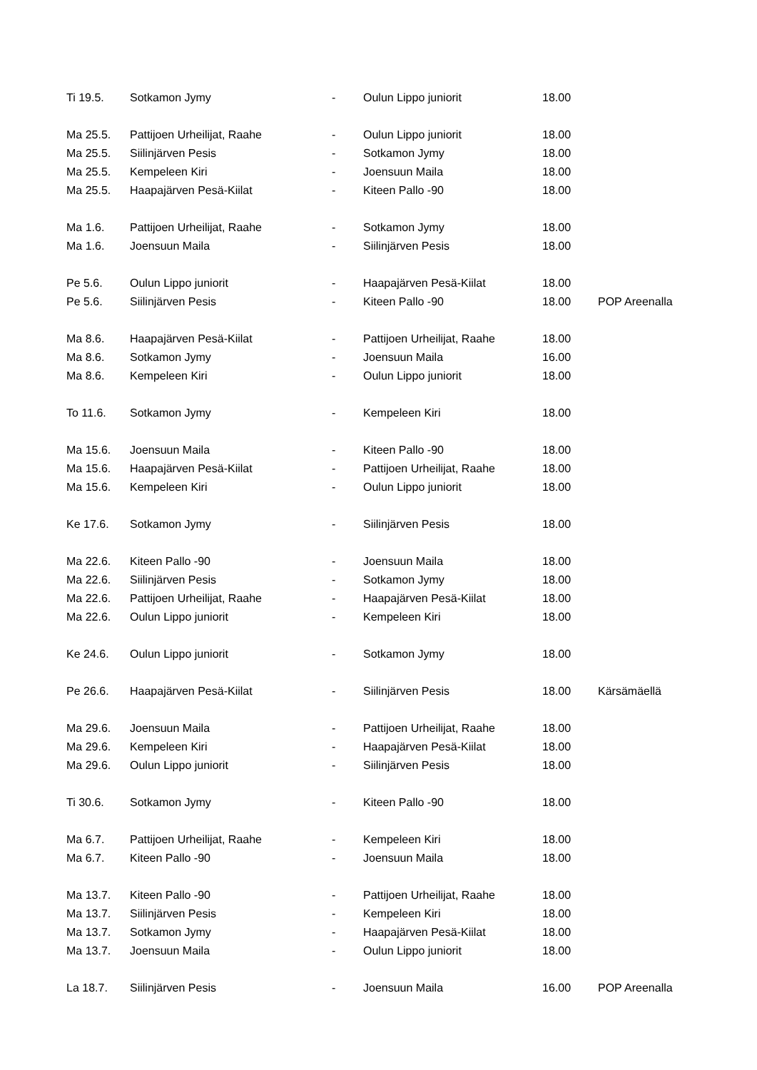| Ti 19.5. | Sotkamon Jymy | - | Oulun Lippo juniorit | 18.00 | |
| Ma 25.5. | Pattijoen Urheilijat, Raahe | - | Oulun Lippo juniorit | 18.00 | |
| Ma 25.5. | Siilinjärven Pesis | - | Sotkamon Jymy | 18.00 | |
| Ma 25.5. | Kempeleen Kiri | - | Joensuun Maila | 18.00 | |
| Ma 25.5. | Haapajärven Pesä-Kiilat | - | Kiteen Pallo -90 | 18.00 | |
| Ma 1.6. | Pattijoen Urheilijat, Raahe | - | Sotkamon Jymy | 18.00 | |
| Ma 1.6. | Joensuun Maila | - | Siilinjärven Pesis | 18.00 | |
| Pe 5.6. | Oulun Lippo juniorit | - | Haapajärven Pesä-Kiilat | 18.00 | |
| Pe 5.6. | Siilinjärven Pesis | - | Kiteen Pallo -90 | 18.00 | POP Areenalla |
| Ma 8.6. | Haapajärven Pesä-Kiilat | - | Pattijoen Urheilijat, Raahe | 18.00 | |
| Ma 8.6. | Sotkamon Jymy | - | Joensuun Maila | 16.00 | |
| Ma 8.6. | Kempeleen Kiri | - | Oulun Lippo juniorit | 18.00 | |
| To 11.6. | Sotkamon Jymy | - | Kempeleen Kiri | 18.00 | |
| Ma 15.6. | Joensuun Maila | - | Kiteen Pallo -90 | 18.00 | |
| Ma 15.6. | Haapajärven Pesä-Kiilat | - | Pattijoen Urheilijat, Raahe | 18.00 | |
| Ma 15.6. | Kempeleen Kiri | - | Oulun Lippo juniorit | 18.00 | |
| Ke 17.6. | Sotkamon Jymy | - | Siilinjärven Pesis | 18.00 | |
| Ma 22.6. | Kiteen Pallo -90 | - | Joensuun Maila | 18.00 | |
| Ma 22.6. | Siilinjärven Pesis | - | Sotkamon Jymy | 18.00 | |
| Ma 22.6. | Pattijoen Urheilijat, Raahe | - | Haapajärven Pesä-Kiilat | 18.00 | |
| Ma 22.6. | Oulun Lippo juniorit | - | Kempeleen Kiri | 18.00 | |
| Ke 24.6. | Oulun Lippo juniorit | - | Sotkamon Jymy | 18.00 | |
| Pe 26.6. | Haapajärven Pesä-Kiilat | - | Siilinjärven Pesis | 18.00 | Kärsämäellä |
| Ma 29.6. | Joensuun Maila | - | Pattijoen Urheilijat, Raahe | 18.00 | |
| Ma 29.6. | Kempeleen Kiri | - | Haapajärven Pesä-Kiilat | 18.00 | |
| Ma 29.6. | Oulun Lippo juniorit | - | Siilinjärven Pesis | 18.00 | |
| Ti 30.6. | Sotkamon Jymy | - | Kiteen Pallo -90 | 18.00 | |
| Ma 6.7. | Pattijoen Urheilijat, Raahe | - | Kempeleen Kiri | 18.00 | |
| Ma 6.7. | Kiteen Pallo -90 | - | Joensuun Maila | 18.00 | |
| Ma 13.7. | Kiteen Pallo -90 | - | Pattijoen Urheilijat, Raahe | 18.00 | |
| Ma 13.7. | Siilinjärven Pesis | - | Kempeleen Kiri | 18.00 | |
| Ma 13.7. | Sotkamon Jymy | - | Haapajärven Pesä-Kiilat | 18.00 | |
| Ma 13.7. | Joensuun Maila | - | Oulun Lippo juniorit | 18.00 | |
| La 18.7. | Siilinjärven Pesis | - | Joensuun Maila | 16.00 | POP Areenalla |